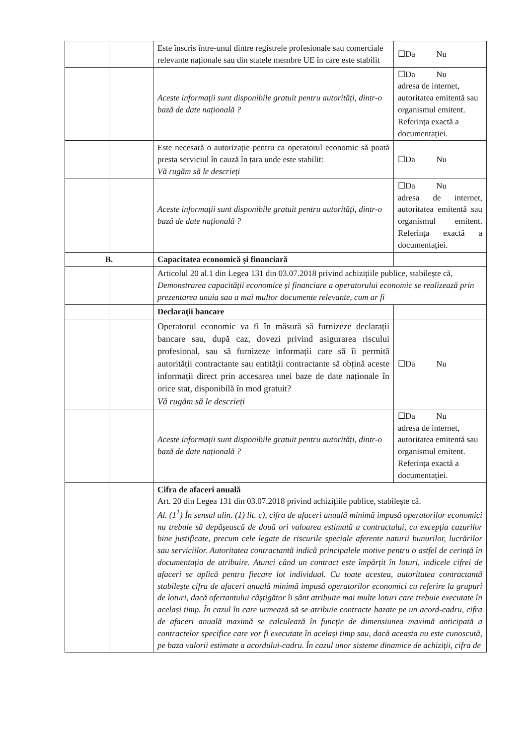| | | Este înscris între-unul dintre registrele profesionale sau comerciale relevante naționale sau din statele membre UE în care este stabilit | ☐Da Nu |
| | | Aceste informații sunt disponibile gratuit pentru autorități, dintr-o bază de date națională ? | ☐Da Nu adresa de internet, autoritatea emitentă sau organismul emitent. Referința exactă a documentației. |
| | | Este necesară o autorizație pentru ca operatorul economic să poată presta serviciul în cauză în țara unde este stabilit: Vă rugăm să le descrieți | ☐Da Nu |
| | | Aceste informații sunt disponibile gratuit pentru autorități, dintr-o bază de date națională ? | ☐Da Nu adresa de internet, autoritatea emitentă sau organismul emitent. Referința exactă a documentației. |
| B. | | Capacitatea economică și financiară | |
| | | Articolul 20 al.1 din Legea 131 din 03.07.2018 privind achizițiile publice, stabilește că, Demonstrarea capacității economice și financiare a operatorului economic se realizează prin prezentarea unuia sau a mai multor documente relevante, cum ar fi | |
| | | Declarații bancare | |
| | | Operatorul economic va fi în măsură să furnizeze declarații bancare sau, după caz, dovezi privind asigurarea riscului profesional, sau să furnizeze informații care să îi permită autorității contractante sau entității contractante să obțină aceste informații direct prin accesarea unei baze de date naționale în orice stat, disponibilă în mod gratuit? Vă rugăm să le descrieți | ☐Da Nu |
| | | Aceste informații sunt disponibile gratuit pentru autorități, dintr-o bază de date națională ? | ☐Da Nu adresa de internet, autoritatea emitentă sau organismul emitent. Referința exactă a documentației. |
| | | Cifra de afaceri anuală Art. 20 din Legea 131 din 03.07.2018 privind achizițiile publice, stabilește că. Al. (1<sup>1</sup>) În sensul alin. (1) lit. c), cifra de afaceri anuală minimă impusă operatorilor economici nu trebuie să depășească de două ori valoarea estimată a contractului, cu excepția cazurilor bine justificate, precum cele legate de riscurile speciale aferente naturii bunurilor, lucrărilor sau serviciilor. Autoritatea contractantă indică principalele motive pentru o astfel de cerință în documentația de atribuire. Atunci când un contract este împărțit în loturi, indicele cifrei de afaceri se aplică pentru fiecare lot individual. Cu toate acestea, autoritatea contractantă stabilește cifra de afaceri anuală minimă impusă operatorilor economici cu referire la grupuri de loturi, dacă ofertantului câștigător îi sânt atribuite mai multe loturi care trebuie executate în același timp. În cazul în care urmează să se atribuie contracte bazate pe un acord-cadru, cifra de afaceri anuală maximă se calculează în funcție de dimensiunea maximă anticipată a contractelor specifice care vor fi executate în același timp sau, dacă aceasta nu este cunoscută, pe baza valorii estimate a acordului-cadru. În cazul unor sisteme dinamice de achiziții, cifra de | |